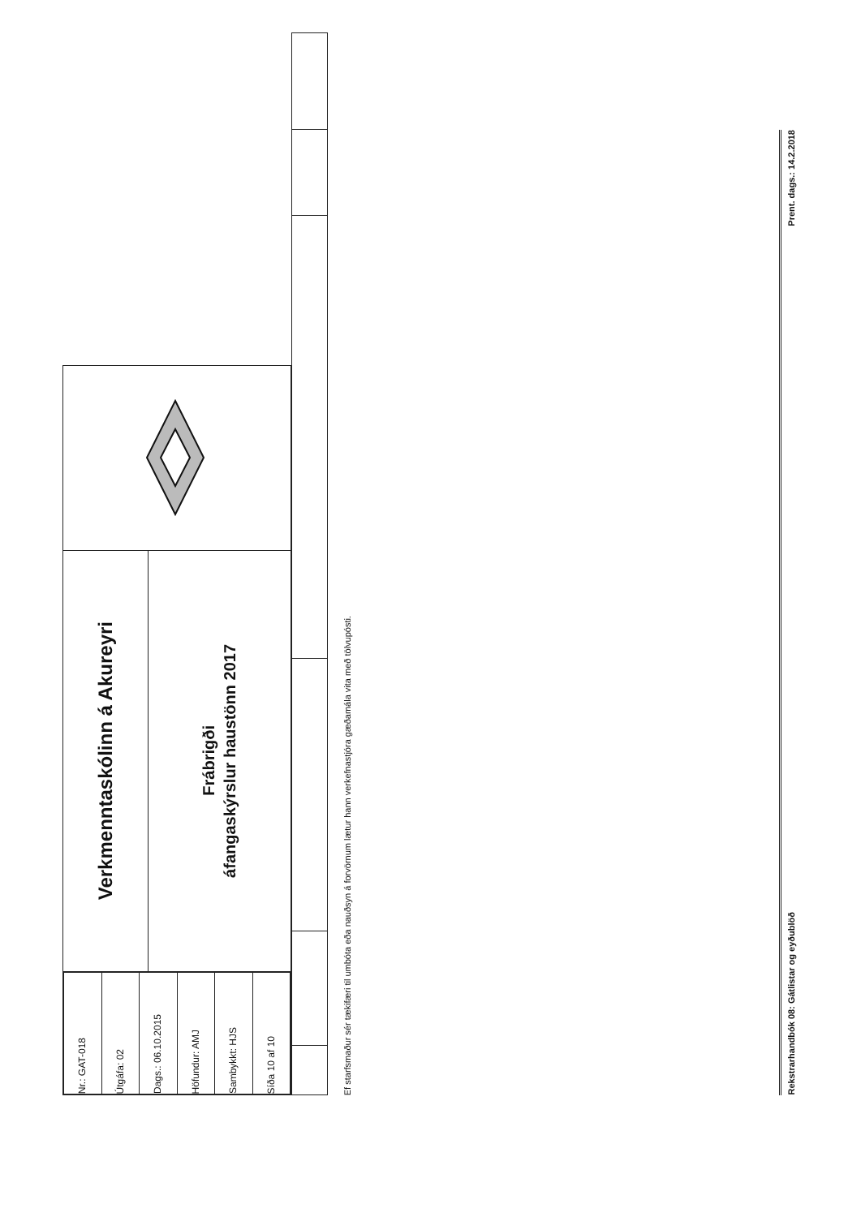| / Nr.: GAT-018 / / Útgáfa: 02 / / Dags.: 06.10.2015 / / Höfundur: AMJ / / Sambykkt: HJS / / Síða 10 af 10 / | Verkmenntaskólinn á Akureyri | |
| | Frábrigði áfangaskýrslur haustönn 2017 | |
Ef starfsmaður sér tækifæri til umbóta eða nauðsyn á forvörnum lætur hann verkefnastjóra gæðamála vita með tölvupósti.
Rekstrarhandbók 08: Gátlistar og eyðublöð Prent. dags.: 14.2.2018